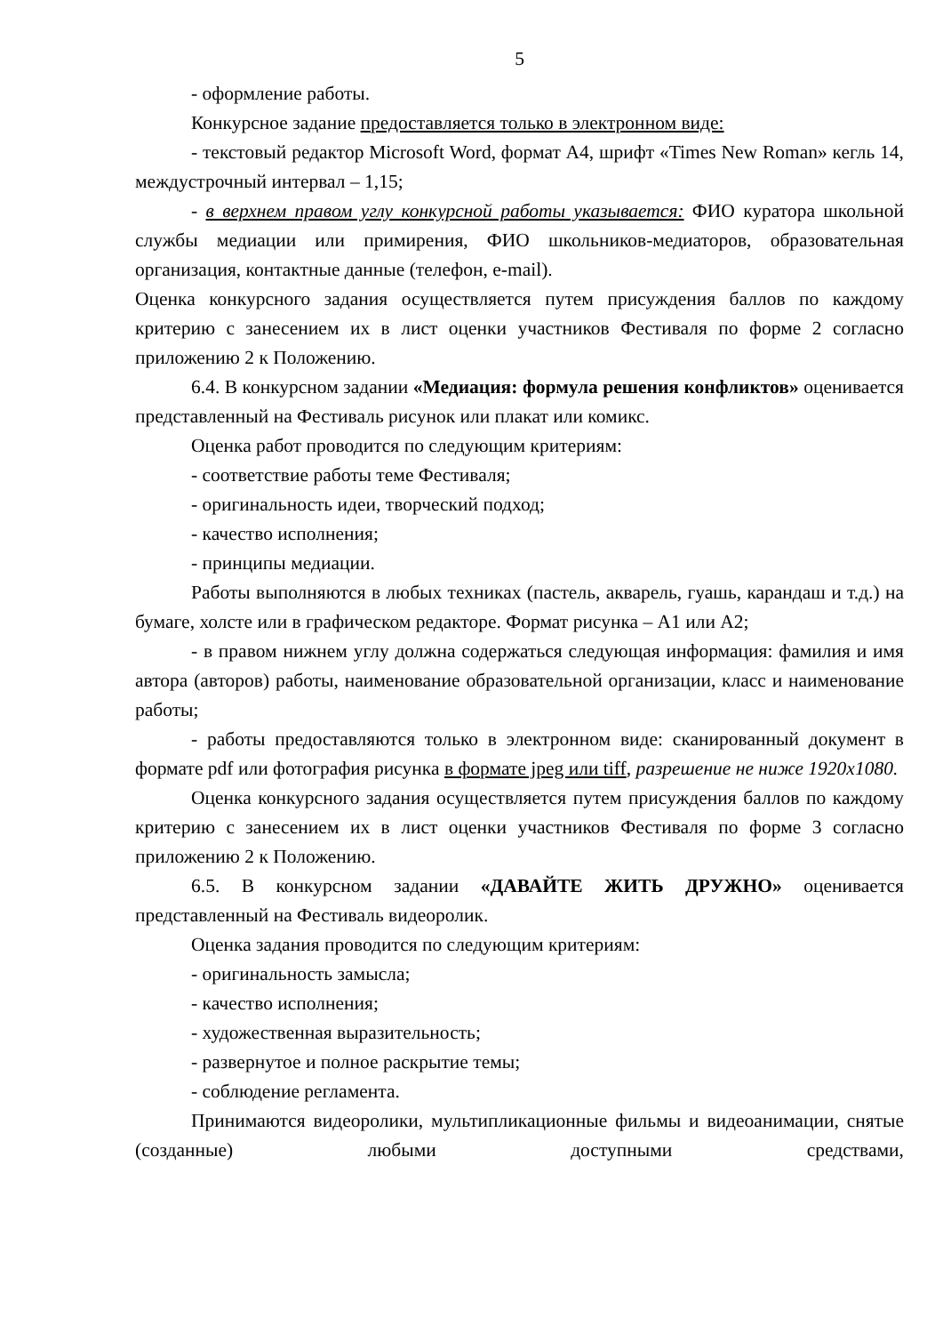5
- оформление работы.
Конкурсное задание предоставляется только в электронном виде:
- текстовый редактор Microsoft Word, формат А4, шрифт «Times New Roman» кегль 14, междустрочный интервал – 1,15;
- в верхнем правом углу конкурсной работы указывается: ФИО куратора школьной службы медиации или примирения, ФИО школьников-медиаторов, образовательная организация, контактные данные (телефон, e-mail).
Оценка конкурсного задания осуществляется путем присуждения баллов по каждому критерию с занесением их в лист оценки участников Фестиваля по форме 2 согласно приложению 2 к Положению.
6.4. В конкурсном задании «Медиация: формула решения конфликтов» оценивается представленный на Фестиваль рисунок или плакат или комикс.
Оценка работ проводится по следующим критериям:
- соответствие работы теме Фестиваля;
- оригинальность идеи, творческий подход;
- качество исполнения;
- принципы медиации.
Работы выполняются в любых техниках (пастель, акварель, гуашь, карандаш и т.д.) на бумаге, холсте или в графическом редакторе. Формат рисунка – А1 или А2;
- в правом нижнем углу должна содержаться следующая информация: фамилия и имя автора (авторов) работы, наименование образовательной организации, класс и наименование работы;
- работы предоставляются только в электронном виде: сканированный документ в формате pdf или фотография рисунка в формате jpeg или tiff, разрешение не ниже 1920х1080.
Оценка конкурсного задания осуществляется путем присуждения баллов по каждому критерию с занесением их в лист оценки участников Фестиваля по форме 3 согласно приложению 2 к Положению.
6.5. В конкурсном задании «ДАВАЙТЕ ЖИТЬ ДРУЖНО» оценивается представленный на Фестиваль видеоролик.
Оценка задания проводится по следующим критериям:
- оригинальность замысла;
- качество исполнения;
- художественная выразительность;
- развернутое и полное раскрытие темы;
- соблюдение регламента.
Принимаются видеоролики, мультипликационные фильмы и видеоанимации, снятые (созданные) любыми доступными средствами,